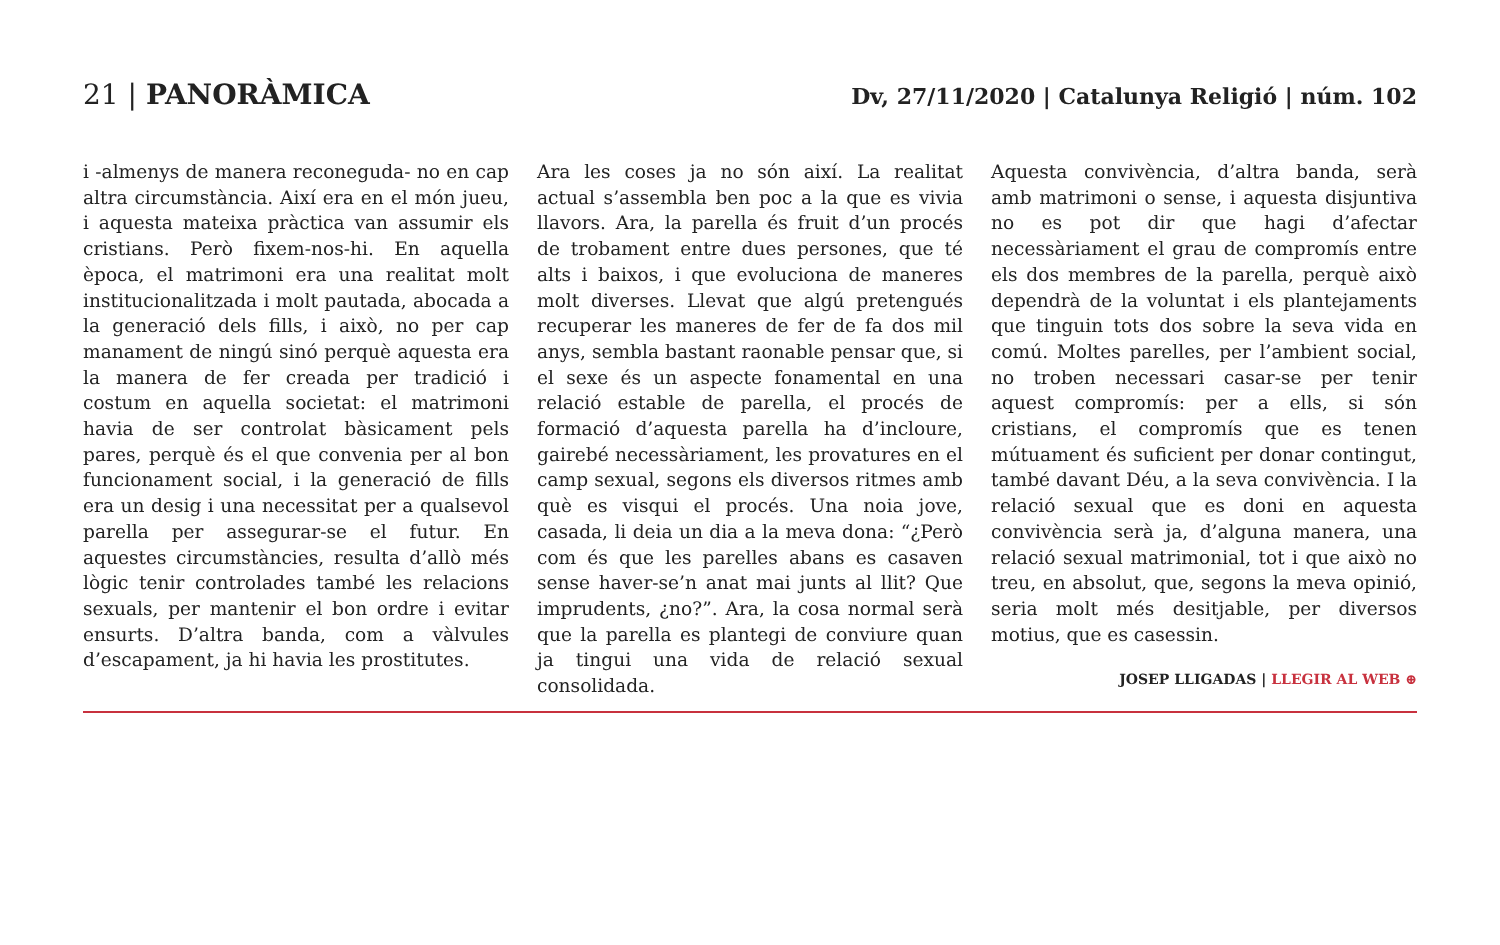21 | PANORÀMICA
Dv, 27/11/2020 | Catalunya Religió | núm. 102
i -almenys de manera reconeguda- no en cap altra circumstància. Així era en el món jueu, i aquesta mateixa pràctica van assumir els cristians. Però fixem-nos-hi. En aquella època, el matrimoni era una realitat molt institucionalitzada i molt pautada, abocada a la generació dels fills, i això, no per cap manament de ningú sinó perquè aquesta era la manera de fer creada per tradició i costum en aquella societat: el matrimoni havia de ser controlat bàsicament pels pares, perquè és el que convenia per al bon funcionament social, i la generació de fills era un desig i una necessitat per a qualsevol parella per assegurar-se el futur. En aquestes circumstàncies, resulta d’allò més lògic tenir controlades també les relacions sexuals, per mantenir el bon ordre i evitar ensurts. D’altra banda, com a vàlvules d’escapament, ja hi havia les prostitutes.
Ara les coses ja no són així. La realitat actual s’assembla ben poc a la que es vivia llavors. Ara, la parella és fruit d’un procés de trobament entre dues persones, que té alts i baixos, i que evoluciona de maneres molt diverses. Llevat que algú pretengués recuperar les maneres de fer de fa dos mil anys, sembla bastant raonable pensar que, si el sexe és un aspecte fonamental en una relació estable de parella, el procés de formació d’aquesta parella ha d’incloure, gairebé necessàriament, les provatures en el camp sexual, segons els diversos ritmes amb què es visqui el procés. Una noia jove, casada, li deia un dia a la meva dona: “¿Però com és que les parelles abans es casaven sense haver-se’n anat mai junts al llit? Que imprudents, ¿no?”. Ara, la cosa normal serà que la parella es plantegi de conviure quan ja tingui una vida de relació sexual consolidada.
Aquesta convivència, d’altra banda, serà amb matrimoni o sense, i aquesta disjuntiva no es pot dir que hagi d’afectar necessàriament el grau de compromís entre els dos membres de la parella, perquè això dependrà de la voluntat i els plantejaments que tinguin tots dos sobre la seva vida en comú. Moltes parelles, per l’ambient social, no troben necessari casar-se per tenir aquest compromís: per a ells, si són cristians, el compromís que es tenen mútuament és suficient per donar contingut, també davant Déu, a la seva convivència. I la relació sexual que es doni en aquesta convivència serà ja, d’alguna manera, una relació sexual matrimonial, tot i que això no treu, en absolut, que, segons la meva opinió, seria molt més desitjable, per diversos motius, que es casessin.
JOSEP LLIGADAS | LLEGIR AL WEB ⊕